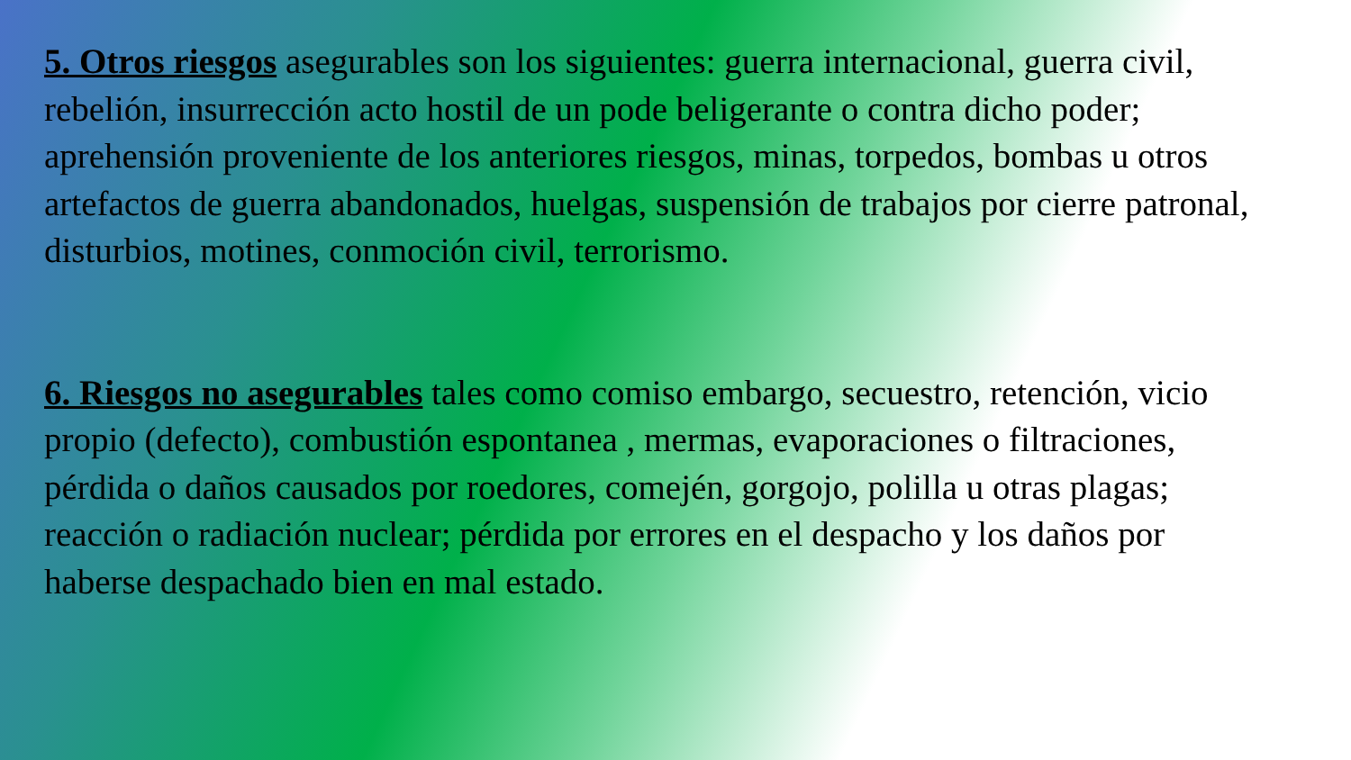5. Otros riesgos asegurables son los siguientes: guerra internacional, guerra civil, rebelión, insurrección acto hostil de un pode beligerante o contra dicho poder; aprehensión proveniente de los anteriores riesgos, minas, torpedos, bombas u otros artefactos de guerra abandonados, huelgas, suspensión de trabajos por cierre patronal, disturbios, motines, conmoción civil, terrorismo.
6. Riesgos no asegurables tales como comiso embargo, secuestro, retención, vicio propio (defecto), combustión espontanea , mermas, evaporaciones o filtraciones, pérdida o daños causados por roedores, comején, gorgojo, polilla u otras plagas; reacción o radiación nuclear; pérdida por errores en el despacho y los daños por haberse despachado bien en mal estado.